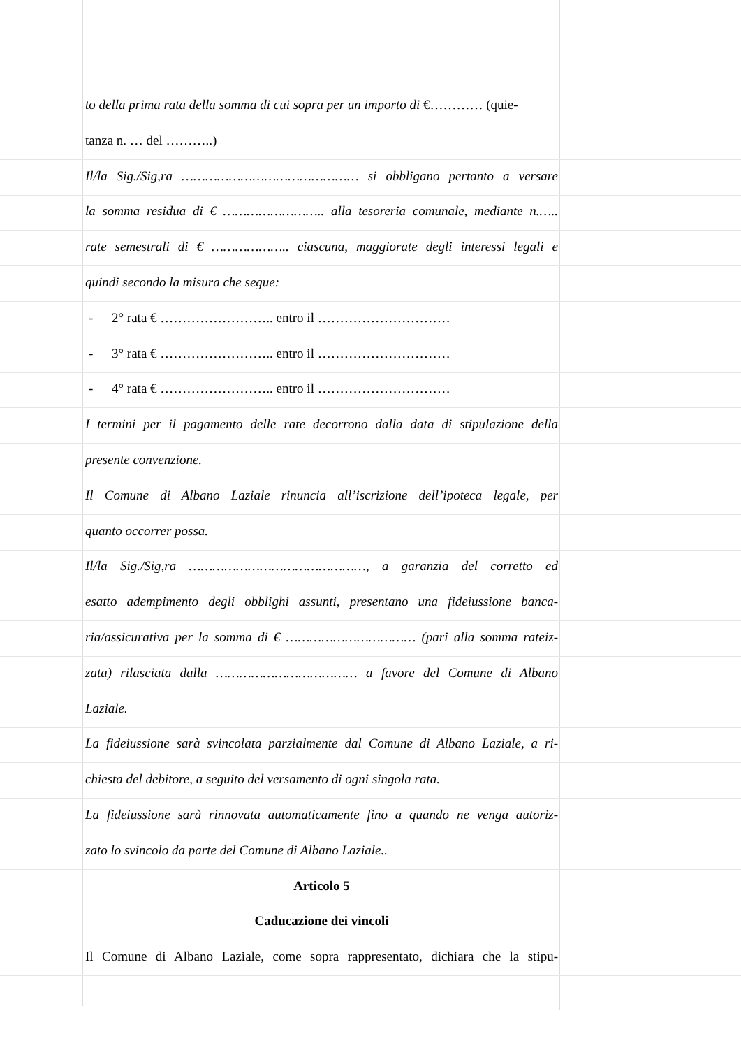to della prima rata della somma di cui sopra per un importo di €………… (quie-
tanza n. … del ………..)
Il/la Sig./Sig,ra ……………………………………… si obbligano pertanto a versare
la somma residua di € …………………….. alla tesoreria comunale, mediante n.…..
rate semestrali di € ……………….. ciascuna, maggiorate degli interessi legali e
quindi secondo la misura che segue:
- 2° rata € …………………….. entro il …………………………
- 3° rata € …………………….. entro il …………………………
- 4° rata € …………………….. entro il …………………………
I termini per il pagamento delle rate decorrono dalla data di stipulazione della
presente convenzione.
Il Comune di Albano Laziale rinuncia all’iscrizione dell’ipoteca legale, per
quanto occorrer possa.
Il/la Sig./Sig,ra ………………………………………, a garanzia del corretto ed
esatto adempimento degli obblighi assunti, presentano una fideiussione banca-
ria/assicurativa per la somma di € …………………………… (pari alla somma rateiz-
zata) rilasciata dalla ……………………………… a favore del Comune di Albano
Laziale.
La fideiussione sarà svincolata parzialmente dal Comune di Albano Laziale, a ri-
chiesta del debitore, a seguito del versamento di ogni singola rata.
La fideiussione sarà rinnovata automaticamente fino a quando ne venga autoriz-
zato lo svincolo da parte del Comune di Albano Laziale..
Articolo 5
Caducazione dei vincoli
Il Comune di Albano Laziale, come sopra rappresentato, dichiara che la stipu-